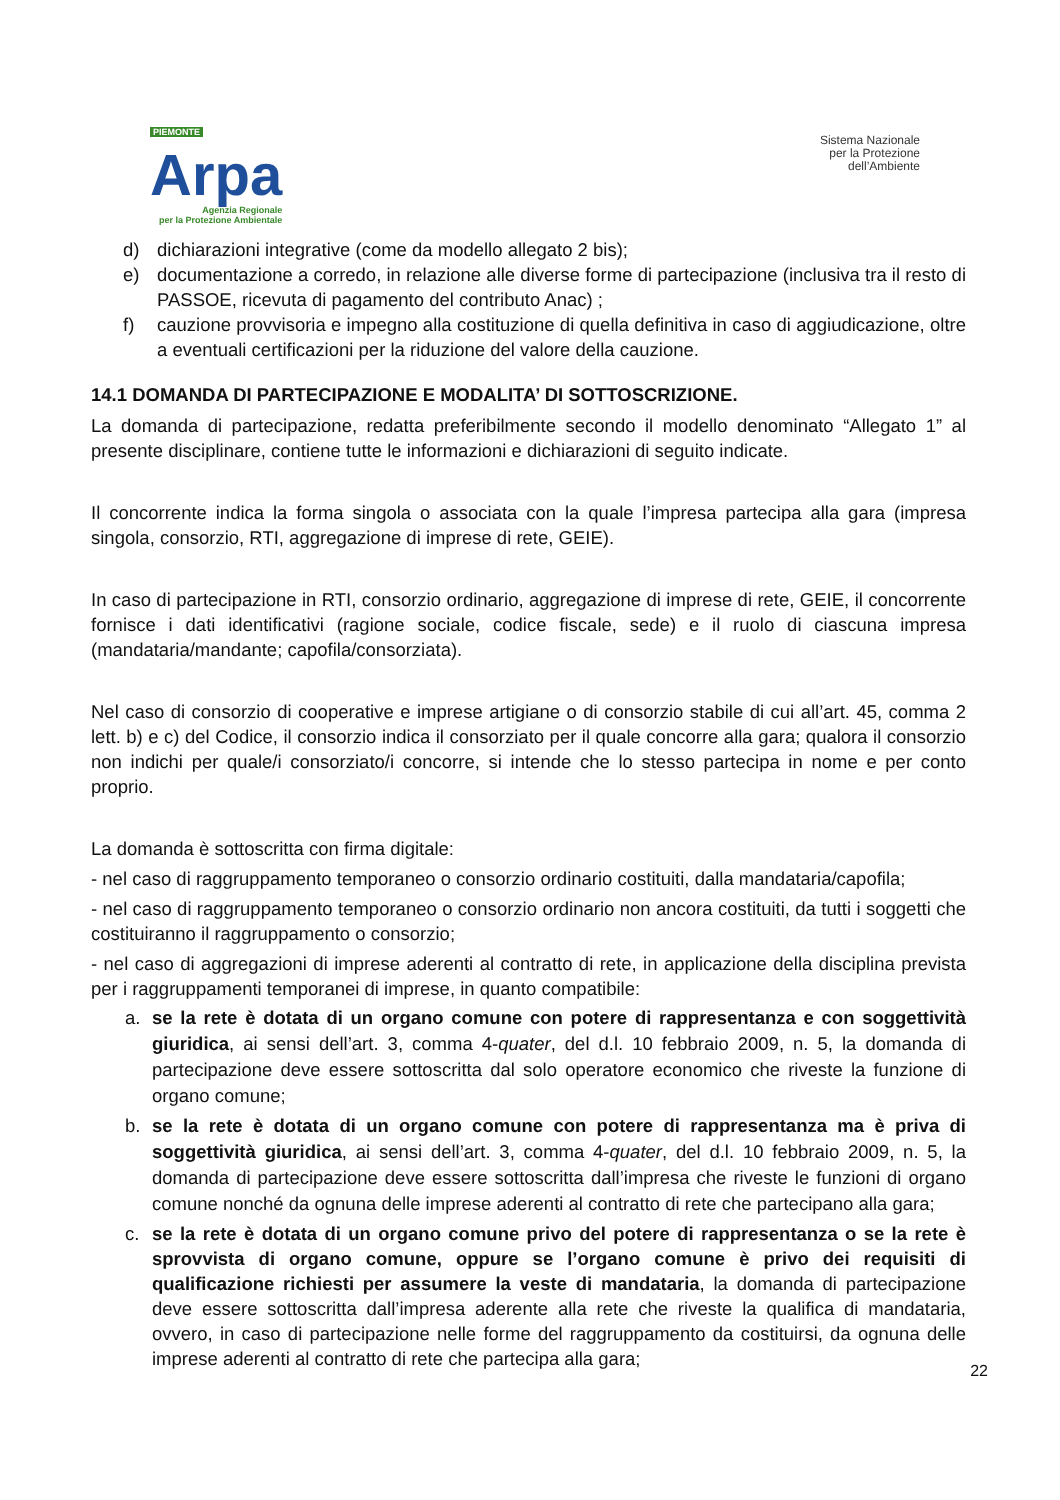PIEMONTE
Arpa
Agenzia Regionale
per la Protezione Ambientale
Sistema Nazionale
per la Protezione
dell’Ambiente
d) dichiarazioni integrative (come da modello allegato 2 bis);
e) documentazione a corredo, in relazione alle diverse forme di partecipazione (inclusiva tra il resto di PASSOE, ricevuta di pagamento del contributo Anac) ;
f) cauzione provvisoria e impegno alla costituzione di quella definitiva in caso di aggiudicazione, oltre a eventuali certificazioni per la riduzione del valore della cauzione.
14.1 DOMANDA DI PARTECIPAZIONE E MODALITA’ DI SOTTOSCRIZIONE.
La domanda di partecipazione, redatta preferibilmente secondo il modello denominato “Allegato 1” al presente disciplinare, contiene tutte le informazioni e dichiarazioni di seguito indicate.
Il concorrente indica la forma singola o associata con la quale l’impresa partecipa alla gara (impresa singola, consorzio, RTI, aggregazione di imprese di rete, GEIE).
In caso di partecipazione in RTI, consorzio ordinario, aggregazione di imprese di rete, GEIE, il concorrente fornisce i dati identificativi (ragione sociale, codice fiscale, sede) e il ruolo di ciascuna impresa (mandataria/mandante; capofila/consorziata).
Nel caso di consorzio di cooperative e imprese artigiane o di consorzio stabile di cui all’art. 45, comma 2 lett. b) e c) del Codice, il consorzio indica il consorziato per il quale concorre alla gara; qualora il consorzio non indichi per quale/i consorziato/i concorre, si intende che lo stesso partecipa in nome e per conto proprio.
La domanda è sottoscritta con firma digitale:
- nel caso di raggruppamento temporaneo o consorzio ordinario costituiti, dalla mandataria/capofila;
- nel caso di raggruppamento temporaneo o consorzio ordinario non ancora costituiti, da tutti i soggetti che costituiranno il raggruppamento o consorzio;
- nel caso di aggregazioni di imprese aderenti al contratto di rete, in applicazione della disciplina prevista per i raggruppamenti temporanei di imprese, in quanto compatibile:
a.
se la rete è dotata di un organo comune con potere di rappresentanza e con soggettività giuridica, ai sensi dell’art. 3, comma 4-quater, del d.l. 10 febbraio 2009, n. 5, la domanda di partecipazione deve essere sottoscritta dal solo operatore economico che riveste la funzione di organo comune;
b.
se la rete è dotata di un organo comune con potere di rappresentanza ma è priva di soggettività giuridica, ai sensi dell’art. 3, comma 4-quater, del d.l. 10 febbraio 2009, n. 5, la domanda di partecipazione deve essere sottoscritta dall’impresa che riveste le funzioni di organo comune nonché da ognuna delle imprese aderenti al contratto di rete che partecipano alla gara;
c. se la rete è dotata di un organo comune privo del potere di rappresentanza o se la rete è sprovvista di organo comune, oppure se l’organo comune è privo dei requisiti di qualificazione richiesti per assumere la veste di mandataria, la domanda di partecipazione deve essere sottoscritta dall’impresa aderente alla rete che riveste la qualifica di mandataria, ovvero, in caso di partecipazione nelle forme del raggruppamento da costituirsi, da ognuna delle imprese aderenti al contratto di rete che partecipa alla gara;
22